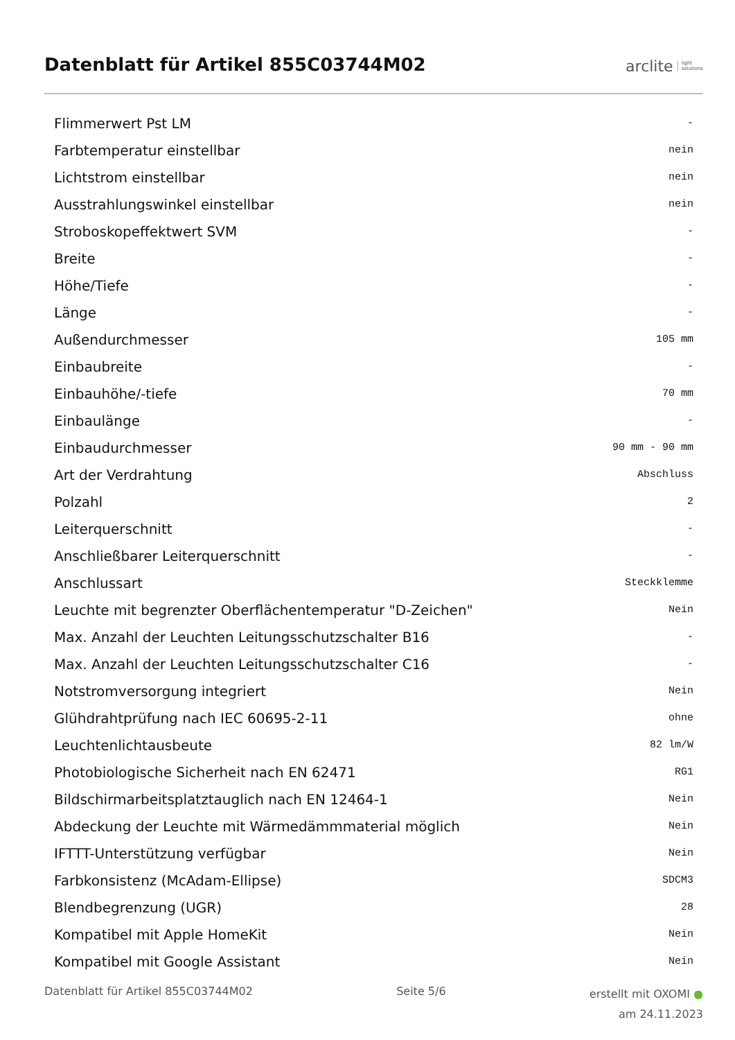Datenblatt für Artikel 855C03744M02
arclite light
solutions
| Flimmerwert Pst LM | - |
| Farbtemperatur einstellbar | nein |
| Lichtstrom einstellbar | nein |
| Ausstrahlungswinkel einstellbar | nein |
| Stroboskopeffektwert SVM | - |
| Breite | - |
| Höhe/Tiefe | - |
| Länge | - |
| Außendurchmesser | 105 mm |
| Einbaubreite | - |
| Einbauhöhe/-tiefe | 70 mm |
| Einbaulänge | - |
| Einbaudurchmesser | 90 mm - 90 mm |
| Art der Verdrahtung | Abschluss |
| Polzahl | 2 |
| Leiterquerschnitt | - |
| Anschließbarer Leiterquerschnitt | - |
| Anschlussart | Steckklemme |
| Leuchte mit begrenzter Oberflächentemperatur "D-Zeichen" | Nein |
| Max. Anzahl der Leuchten Leitungsschutzschalter B16 | - |
| Max. Anzahl der Leuchten Leitungsschutzschalter C16 | - |
| Notstromversorgung integriert | Nein |
| Glühdrahtprüfung nach IEC 60695-2-11 | ohne |
| Leuchtenlichtausbeute | 82 lm/W |
| Photobiologische Sicherheit nach EN 62471 | RG1 |
| Bildschirmarbeitsplatztauglich nach EN 12464-1 | Nein |
| Abdeckung der Leuchte mit Wärmedämmmaterial möglich | Nein |
| IFTTT-Unterstützung verfügbar | Nein |
| Farbkonsistenz (McAdam-Ellipse) | SDCM3 |
| Blendbegrenzung (UGR) | 28 |
| Kompatibel mit Apple HomeKit | Nein |
| Kompatibel mit Google Assistant | Nein |
Datenblatt für Artikel 855C03744M02 Seite 5/6 erstellt mit OXOMI ●
am 24.11.2023